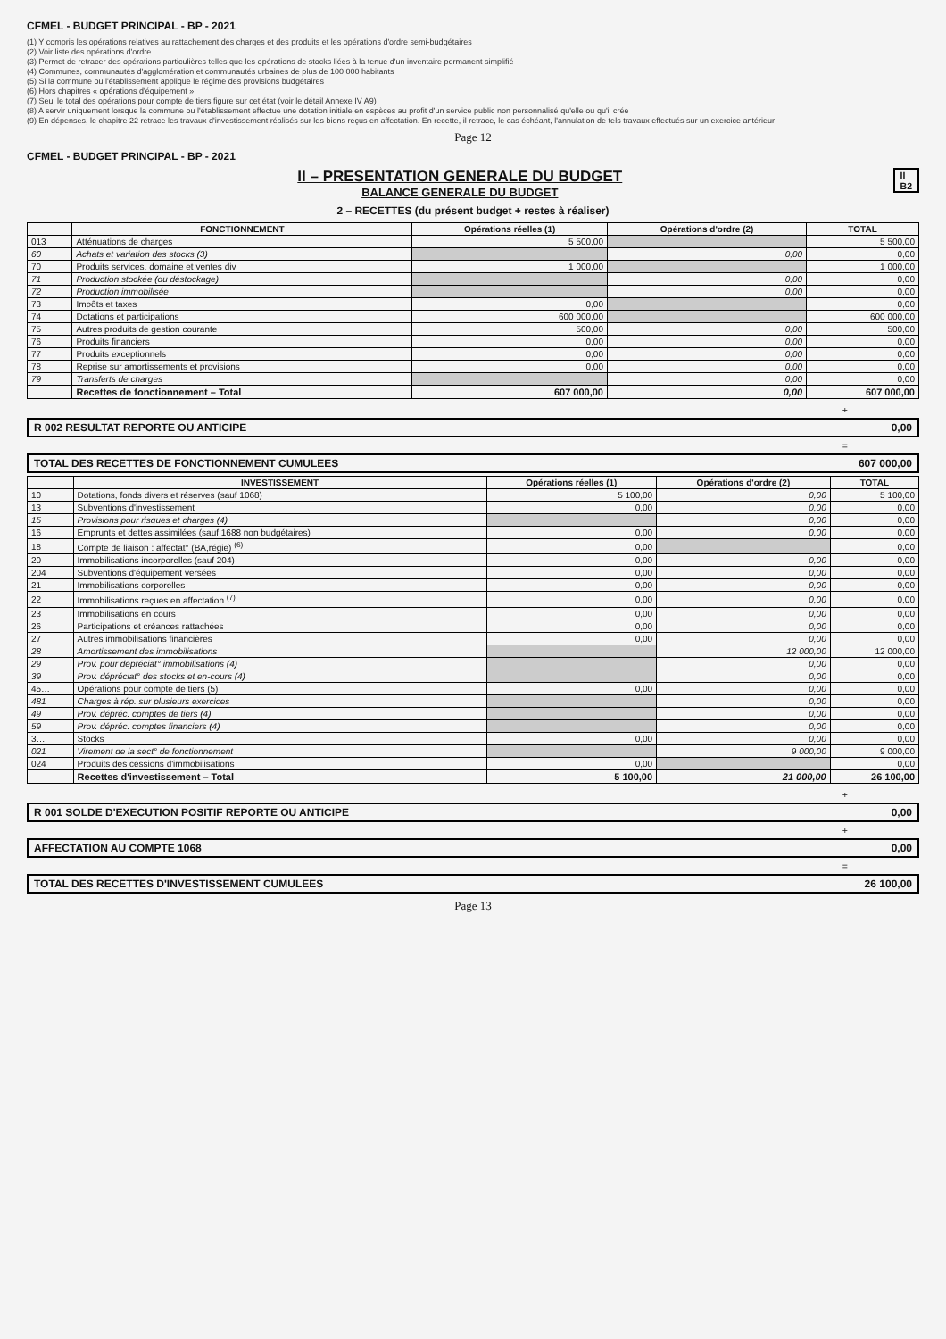CFMEL - BUDGET PRINCIPAL - BP - 2021
(1) Y compris les opérations relatives au rattachement des charges et des produits et les opérations d'ordre semi-budgétaires
(2) Voir liste des opérations d'ordre
(3) Permet de retracer des opérations particulières telles que les opérations de stocks liées à la tenue d'un inventaire permanent simplifié
(4) Communes, communautés d'agglomération et communautés urbaines de plus de 100 000 habitants
(5) Si la commune ou l'établissement applique le régime des provisions budgétaires
(6) Hors chapitres « opérations d'équipement »
(7) Seul le total des opérations pour compte de tiers figure sur cet état (voir le détail Annexe IV A9)
(8) A servir uniquement lorsque la commune ou l'établissement effectue une dotation initiale en espèces au profit d'un service public non personnalisé qu'elle ou qu'il crée
(9) En dépenses, le chapitre 22 retrace les travaux d'investissement réalisés sur les biens reçus en affectation. En recette, il retrace, le cas échéant, l'annulation de tels travaux effectués sur un exercice antérieur
Page 12
CFMEL - BUDGET PRINCIPAL - BP - 2021
II
B2
II – PRESENTATION GENERALE DU BUDGET
BALANCE GENERALE DU BUDGET
2 – RECETTES (du présent budget + restes à réaliser)
| | FONCTIONNEMENT | Opérations réelles (1) | Opérations d'ordre (2) | TOTAL |
| --- | --- | --- | --- | --- |
| 013 | Atténuations de charges | 5 500,00 | | 5 500,00 |
| 60 | Achats et variation des stocks (3) | | 0,00 | 0,00 |
| 70 | Produits services, domaine et ventes div | 1 000,00 | | 1 000,00 |
| 71 | Production stockée (ou déstockage) | | 0,00 | 0,00 |
| 72 | Production immobilisée | | 0,00 | 0,00 |
| 73 | Impôts et taxes | 0,00 | | 0,00 |
| 74 | Dotations et participations | 600 000,00 | | 600 000,00 |
| 75 | Autres produits de gestion courante | 500,00 | 0,00 | 500,00 |
| 76 | Produits financiers | 0,00 | 0,00 | 0,00 |
| 77 | Produits exceptionnels | 0,00 | 0,00 | 0,00 |
| 78 | Reprise sur amortissements et provisions | 0,00 | 0,00 | 0,00 |
| 79 | Transferts de charges | | 0,00 | 0,00 |
| | Recettes de fonctionnement – Total | 607 000,00 | 0,00 | 607 000,00 |
+
R 002 RESULTAT REPORTE OU ANTICIPE 0,00
=
TOTAL DES RECETTES DE FONCTIONNEMENT CUMULEES 607 000,00
| | INVESTISSEMENT | Opérations réelles (1) | Opérations d'ordre (2) | TOTAL |
| --- | --- | --- | --- | --- |
| 10 | Dotations, fonds divers et réserves (sauf 1068) | 5 100,00 | 0,00 | 5 100,00 |
| 13 | Subventions d'investissement | 0,00 | 0,00 | 0,00 |
| 15 | Provisions pour risques et charges (4) | | 0,00 | 0,00 |
| 16 | Emprunts et dettes assimilées (sauf 1688 non budgétaires) | 0,00 | 0,00 | 0,00 |
| 18 | Compte de liaison : affectat° (BA,régie) <sup>(6)</sup> | 0,00 | | 0,00 |
| 20 | Immobilisations incorporelles (sauf 204) | 0,00 | 0,00 | 0,00 |
| 204 | Subventions d'équipement versées | 0,00 | 0,00 | 0,00 |
| 21 | Immobilisations corporelles | 0,00 | 0,00 | 0,00 |
| 22 | Immobilisations reçues en affectation <sup>(7)</sup> | 0,00 | 0,00 | 0,00 |
| 23 | Immobilisations en cours | 0,00 | 0,00 | 0,00 |
| 26 | Participations et créances rattachées | 0,00 | 0,00 | 0,00 |
| 27 | Autres immobilisations financières | 0,00 | 0,00 | 0,00 |
| 28 | Amortissement des immobilisations | | 12 000,00 | 12 000,00 |
| 29 | Prov. pour dépréciat° immobilisations (4) | | 0,00 | 0,00 |
| 39 | Prov. dépréciat° des stocks et en-cours (4) | | 0,00 | 0,00 |
| 45… | Opérations pour compte de tiers (5) | 0,00 | 0,00 | 0,00 |
| 481 | Charges à rép. sur plusieurs exercices | | 0,00 | 0,00 |
| 49 | Prov. dépréc. comptes de tiers (4) | | 0,00 | 0,00 |
| 59 | Prov. dépréc. comptes financiers (4) | | 0,00 | 0,00 |
| 3… | Stocks | 0,00 | 0,00 | 0,00 |
| 021 | Virement de la sect° de fonctionnement | | 9 000,00 | 9 000,00 |
| 024 | Produits des cessions d'immobilisations | 0,00 | | 0,00 |
| | Recettes d'investissement – Total | 5 100,00 | 21 000,00 | 26 100,00 |
+
R 001 SOLDE D'EXECUTION POSITIF REPORTE OU ANTICIPE 0,00
+
AFFECTATION AU COMPTE 1068 0,00
=
TOTAL DES RECETTES D'INVESTISSEMENT CUMULEES 26 100,00
Page 13